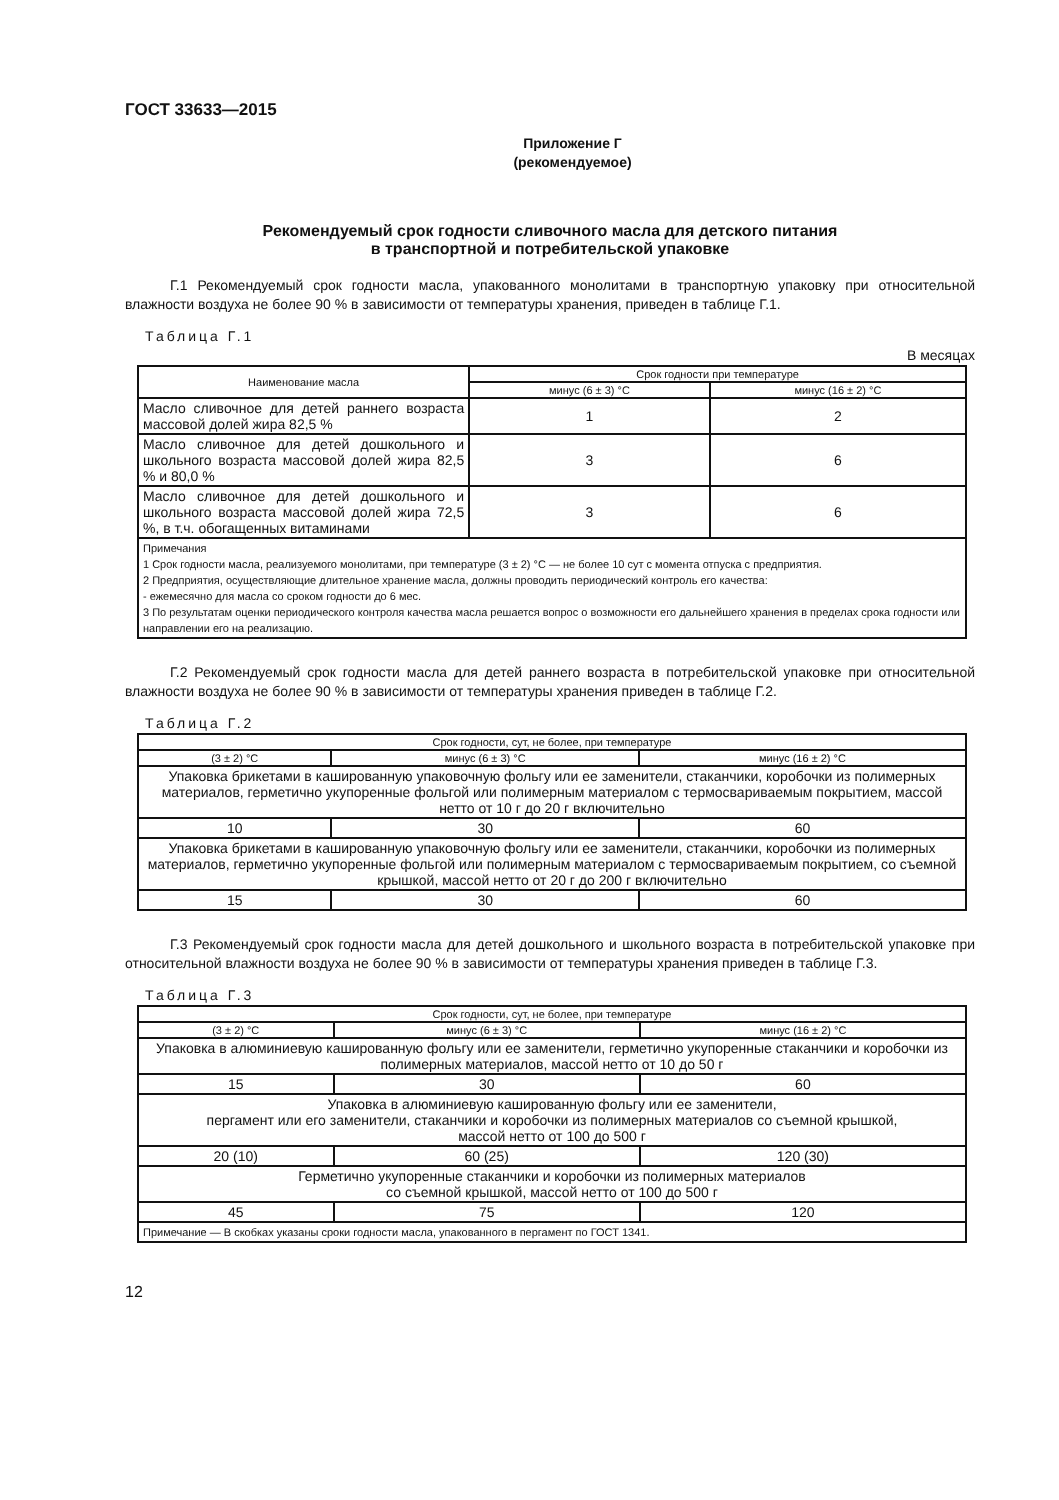ГОСТ 33633—2015
Приложение Г
(рекомендуемое)
Рекомендуемый срок годности сливочного масла для детского питания
в транспортной и потребительской упаковке
Г.1 Рекомендуемый срок годности масла, упакованного монолитами в транспортную упаковку при относительной влажности воздуха не более 90 % в зависимости от температуры хранения, приведен в таблице Г.1.
Таблица Г.1
В месяцах
| Наименование масла | Срок годности при температуре | |
| --- | --- | --- |
| | минус (6 ± 3) °С | минус (16 ± 2) °С |
| Масло сливочное для детей раннего возраста массовой долей жира 82,5 % | 1 | 2 |
| Масло сливочное для детей дошкольного и школьного возраста массовой долей жира 82,5 % и 80,0 % | 3 | 6 |
| Масло сливочное для детей дошкольного и школьного возраста массовой долей жира 72,5 %, в т.ч. обогащенных витаминами | 3 | 6 |
| Примечания 1 Срок годности масла, реализуемого монолитами, при температуре (3 ± 2) °С — не более 10 сут с момента отпуска с предприятия. 2 Предприятия, осуществляющие длительное хранение масла, должны проводить периодический контроль его качества: - ежемесячно для масла со сроком годности до 6 мес. 3 По результатам оценки периодического контроля качества масла решается вопрос о возможности его дальнейшего хранения в пределах срока годности или направлении его на реализацию. | | |
Г.2 Рекомендуемый срок годности масла для детей раннего возраста в потребительской упаковке при относительной влажности воздуха не более 90 % в зависимости от температуры хранения приведен в таблице Г.2.
Таблица Г.2
| Срок годности, сут, не более, при температуре | | |
| --- | --- | --- |
| (3 ± 2) °С | минус (6 ± 3) °С | минус (16 ± 2) °С |
| Упаковка брикетами в кашированную упаковочную фольгу или ее заменители, стаканчики, коробочки из полимерных материалов, герметично укупоренные фольгой или полимерным материалом с термосвариваемым покрытием, массой нетто от 10 г до 20 г включительно | | |
| 10 | 30 | 60 |
| Упаковка брикетами в кашированную упаковочную фольгу или ее заменители, стаканчики, коробочки из полимерных материалов, герметично укупоренные фольгой или полимерным материалом с термосвариваемым покрытием, со съемной крышкой, массой нетто от 20 г до 200 г включительно | | |
| 15 | 30 | 60 |
Г.3 Рекомендуемый срок годности масла для детей дошкольного и школьного возраста в потребительской упаковке при относительной влажности воздуха не более 90 % в зависимости от температуры хранения приведен в таблице Г.3.
Таблица Г.3
| Срок годности, сут, не более, при температуре | | |
| --- | --- | --- |
| (3 ± 2) °С | минус (6 ± 3) °С | минус (16 ± 2) °С |
| Упаковка в алюминиевую кашированную фольгу или ее заменители, герметично укупоренные стаканчики и коробочки из полимерных материалов, массой нетто от 10 до 50 г | | |
| 15 | 30 | 60 |
| Упаковка в алюминиевую кашированную фольгу или ее заменители, пергамент или его заменители, стаканчики и коробочки из полимерных материалов со съемной крышкой, массой нетто от 100 до 500 г | | |
| 20 (10) | 60 (25) | 120 (30) |
| Герметично укупоренные стаканчики и коробочки из полимерных материалов со съемной крышкой, массой нетто от 100 до 500 г | | |
| 45 | 75 | 120 |
| Примечание — В скобках указаны сроки годности масла, упакованного в пергамент по ГОСТ 1341. | | |
12